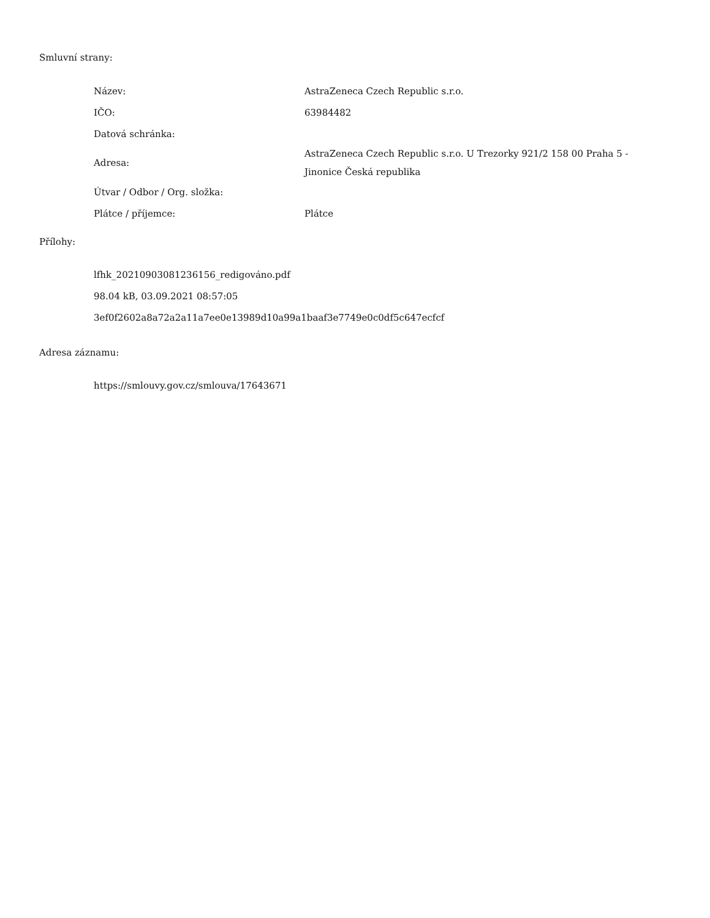Smluvní strany:
| Název: | AstraZeneca Czech Republic s.r.o. |
| IČO: | 63984482 |
| Datová schránka: | |
| Adresa: | AstraZeneca Czech Republic s.r.o. U Trezorky 921/2 158 00 Praha 5 - Jinonice Česká republika |
| Útvar / Odbor / Org. složka: | |
| Plátce / příjemce: | Plátce |
Přílohy:
lfhk_20210903081236156_redigováno.pdf
98.04 kB, 03.09.2021 08:57:05
3ef0f2602a8a72a2a11a7ee0e13989d10a99a1baaf3e7749e0c0df5c647ecfcf
Adresa záznamu:
https://smlouvy.gov.cz/smlouva/17643671